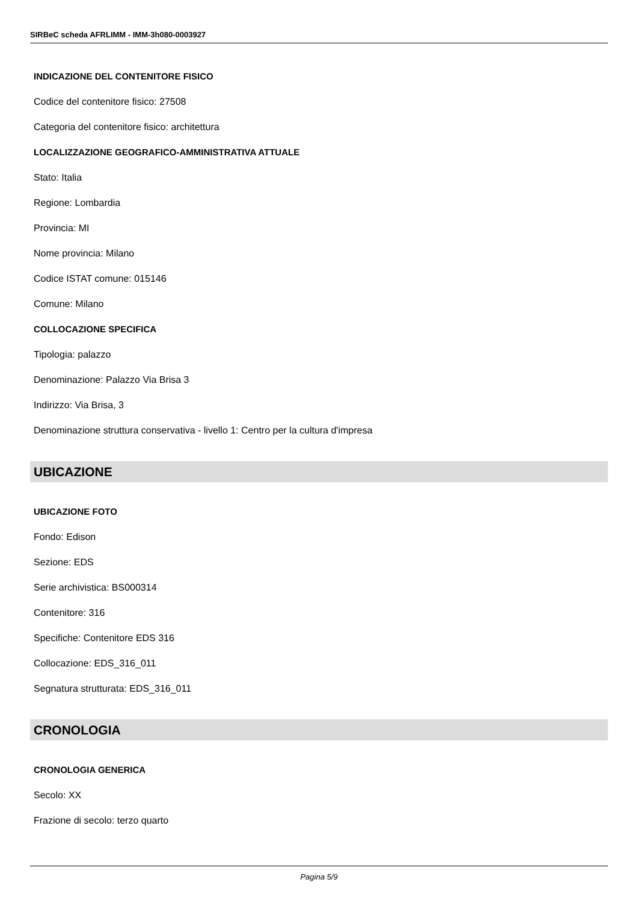SIRBeC scheda AFRLIMM - IMM-3h080-0003927
INDICAZIONE DEL CONTENITORE FISICO
Codice del contenitore fisico: 27508
Categoria del contenitore fisico: architettura
LOCALIZZAZIONE GEOGRAFICO-AMMINISTRATIVA ATTUALE
Stato: Italia
Regione: Lombardia
Provincia: MI
Nome provincia: Milano
Codice ISTAT comune: 015146
Comune: Milano
COLLOCAZIONE SPECIFICA
Tipologia: palazzo
Denominazione: Palazzo Via Brisa 3
Indirizzo: Via Brisa, 3
Denominazione struttura conservativa - livello 1: Centro per la cultura d'impresa
UBICAZIONE
UBICAZIONE FOTO
Fondo: Edison
Sezione: EDS
Serie archivistica: BS000314
Contenitore: 316
Specifiche: Contenitore EDS 316
Collocazione: EDS_316_011
Segnatura strutturata: EDS_316_011
CRONOLOGIA
CRONOLOGIA GENERICA
Secolo: XX
Frazione di secolo: terzo quarto
Pagina 5/9